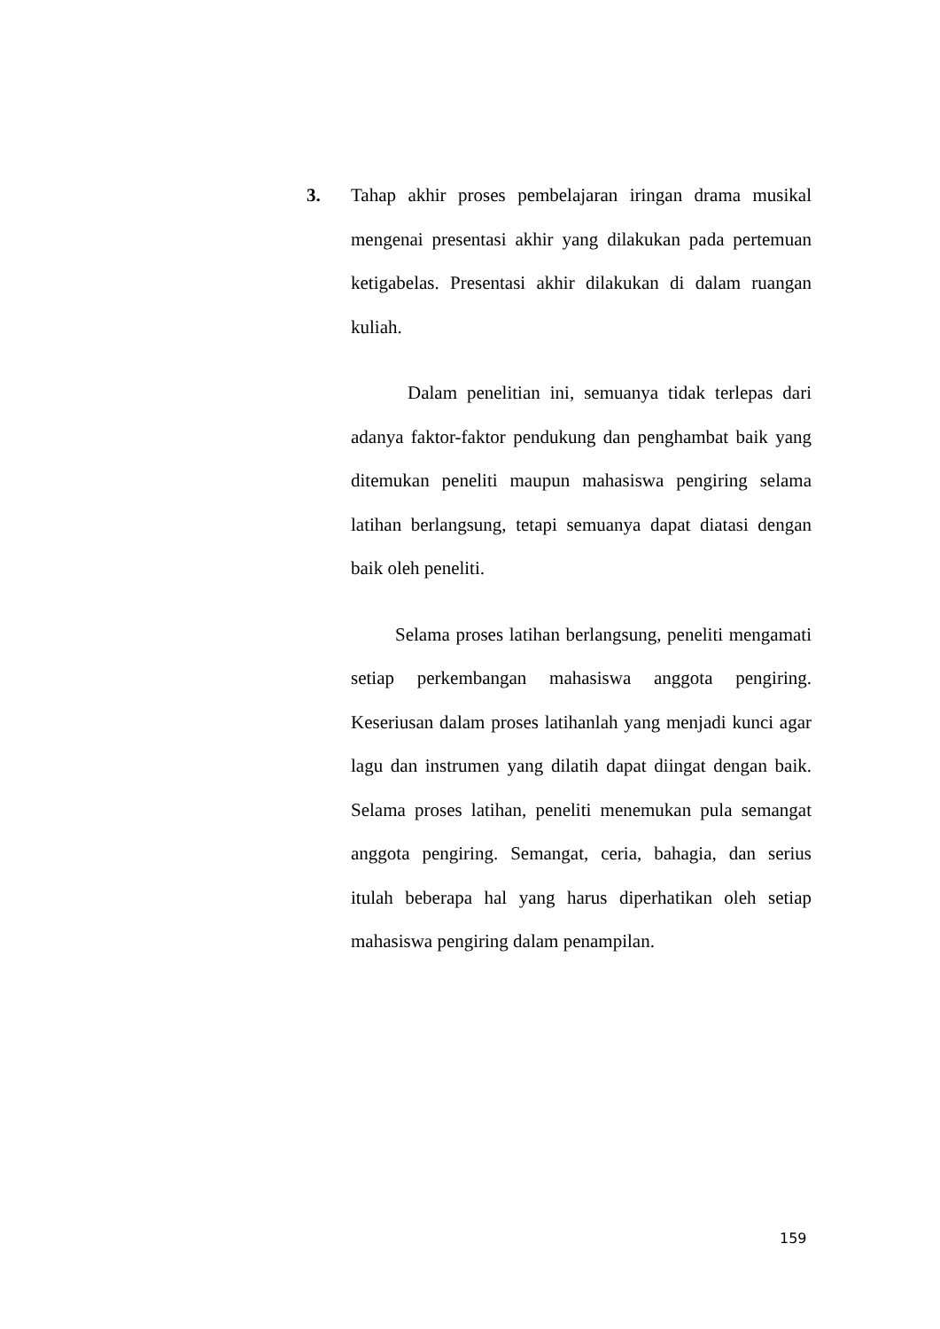3. Tahap akhir proses pembelajaran iringan drama musikal mengenai presentasi akhir yang dilakukan pada pertemuan ketigabelas. Presentasi akhir dilakukan di dalam ruangan kuliah.
Dalam penelitian ini, semuanya tidak terlepas dari adanya faktor-faktor pendukung dan penghambat baik yang ditemukan peneliti maupun mahasiswa pengiring selama latihan berlangsung, tetapi semuanya dapat diatasi dengan baik oleh peneliti.
Selama proses latihan berlangsung, peneliti mengamati setiap perkembangan mahasiswa anggota pengiring. Keseriusan dalam proses latihanlah yang menjadi kunci agar lagu dan instrumen yang dilatih dapat diingat dengan baik. Selama proses latihan, peneliti menemukan pula semangat anggota pengiring. Semangat, ceria, bahagia, dan serius itulah beberapa hal yang harus diperhatikan oleh setiap mahasiswa pengiring dalam penampilan.
159